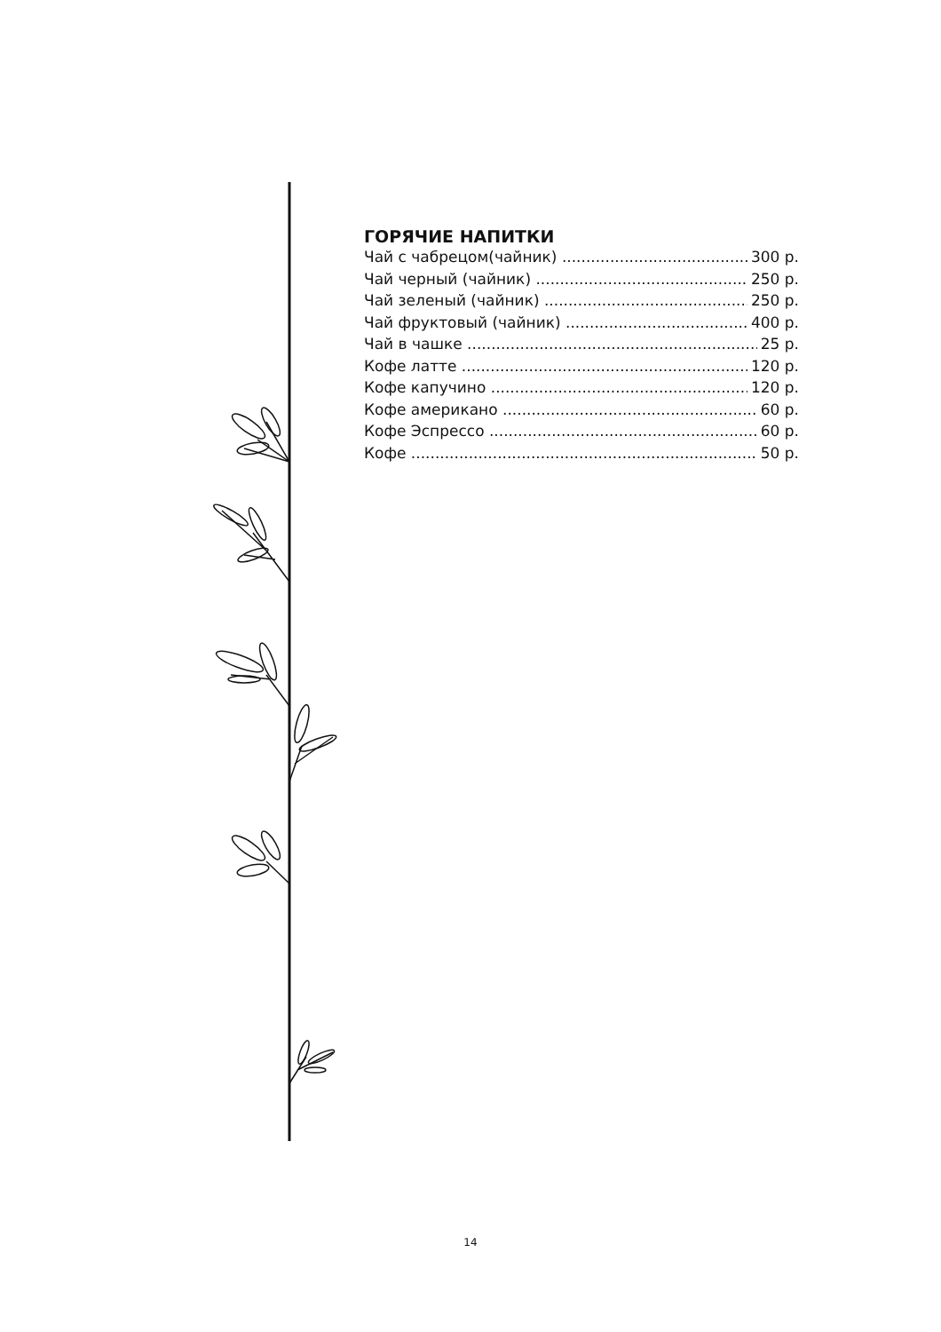ГОРЯЧИЕ НАПИТКИ
Чай с чабрецом(чайник) 300 р.
Чай черный (чайник) 250 р.
Чай зеленый (чайник) 250 р.
Чай фруктовый (чайник) 400 р.
Чай в чашке 25 р.
Кофе латте 120 р.
Кофе капучино 120 р.
Кофе американо 60 р.
Кофе Эспрессо 60 р.
Кофе 50 р.
14